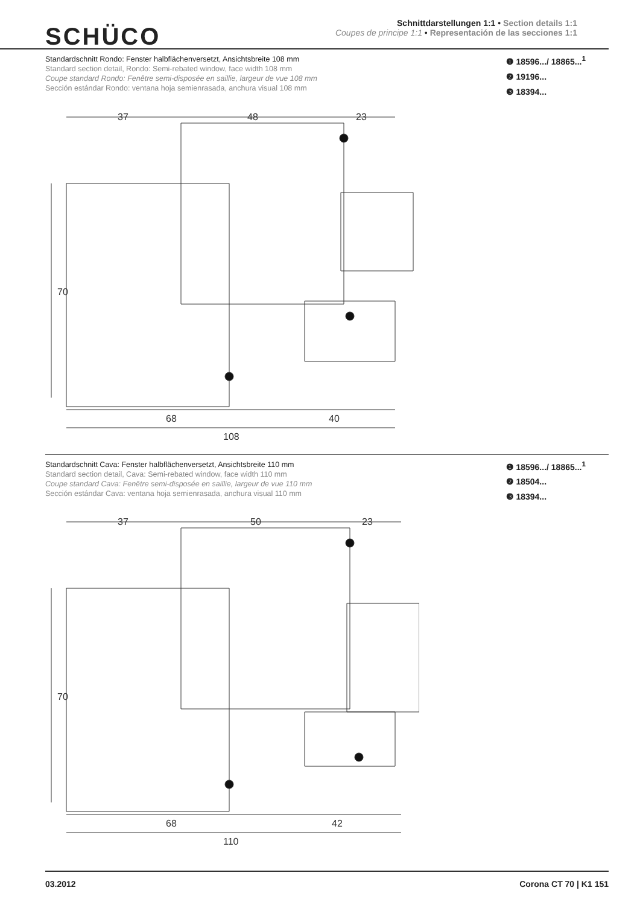SCHÜCO
Schnittdarstellungen 1:1 • Section details 1:1
Coupes de principe 1:1 • Representación de las secciones 1:1
Standardschnitt Rondo: Fenster halbflächenversetzt, Ansichtsbreite 108 mm
Standard section detail, Rondo: Semi-rebated window, face width 108 mm
Coupe standard Rondo: Fenêtre semi-disposée en saillie, largeur de vue 108 mm
Sección estándar Rondo: ventana hoja semienrasada, anchura visual 108 mm
❶ 18596.../ 18865...<sup>1</sup>
❷ 19196...
❸ 18394...
37
48
23
70
68
40
108
Standardschnitt Cava: Fenster halbflächenversetzt, Ansichtsbreite 110 mm
Standard section detail, Cava: Semi-rebated window, face width 110 mm
Coupe standard Cava: Fenêtre semi-disposée en saillie, largeur de vue 110 mm
Sección estándar Cava: ventana hoja semienrasada, anchura visual 110 mm
❶ 18596.../ 18865...<sup>1</sup>
❷ 18504...
❸ 18394...
37
50
23
70
68
42
110
03.2012 Corona CT 70 | K1 151